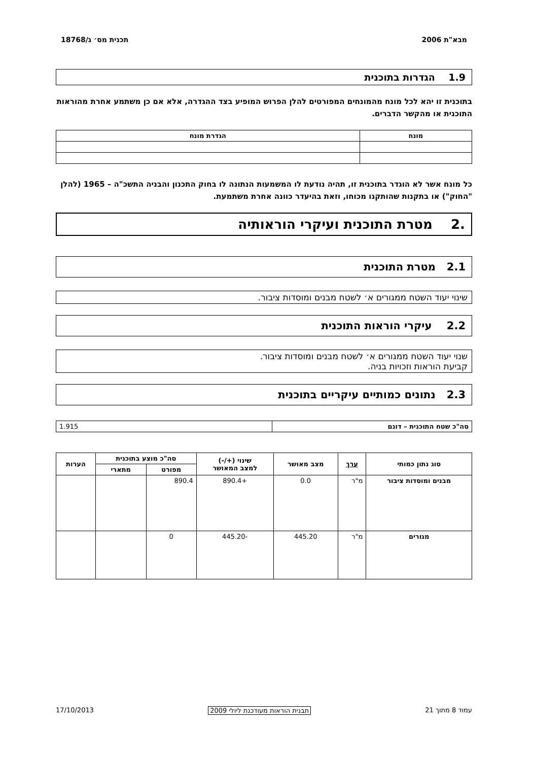מבא"ת 2006 תכנית מס׳ ג/18768
1.9 הגדרות בתוכנית
בתוכנית זו יהא לכל מונח מהמונחים המפורטים להלן הפרוש המופיע בצד ההגדרה, אלא אם כן משתמע אחרת מהוראות התוכנית או מהקשר הדברים.
| מונח | הגדרת מונח |
| --- | --- |
כל מונח אשר לא הוגדר בתוכנית זו, תהיה נודעת לו המשמעות הנתונה לו בחוק התכנון והבניה התשכ"ה – 1965 (להלן "החוק") או בתקנות שהותקנו מכוחו, וזאת בהיעדר כוונה אחרת משתמעת.
.2 מטרת התוכנית ועיקרי הוראותיה
2.1 מטרת התוכנית
שינוי יעוד השטח ממגורים א׳ לשטח מבנים ומוסדות ציבור.
2.2 עיקרי הוראות התוכנית
שנוי יעוד השטח ממגורים א׳ לשטח מבנים ומוסדות ציבור.
קביעת הוראות וזכויות בניה.
2.3 נתונים כמותיים עיקריים בתוכנית
| סה"כ שטח התוכנית – דונם | 1.915 |
| סוג נתון כמותי | ערך | מצב מאושר | שינוי (+/-) למצב המאושר | סה"כ מוצע בתוכנית | | הערות |
| --- | --- | --- | --- | --- | --- | --- |
| | | | | מפורט | מתארי | |
| מבנים ומוסדות ציבור | מ"ר | 0.0 | +890.4 | 890.4 | | |
| מגורים | מ"ר | 445.20 | -445.20 | 0 | | |
עמוד 8 מתוך 21 תבנית הוראות מעודכנת ליולי 2009 17/10/2013